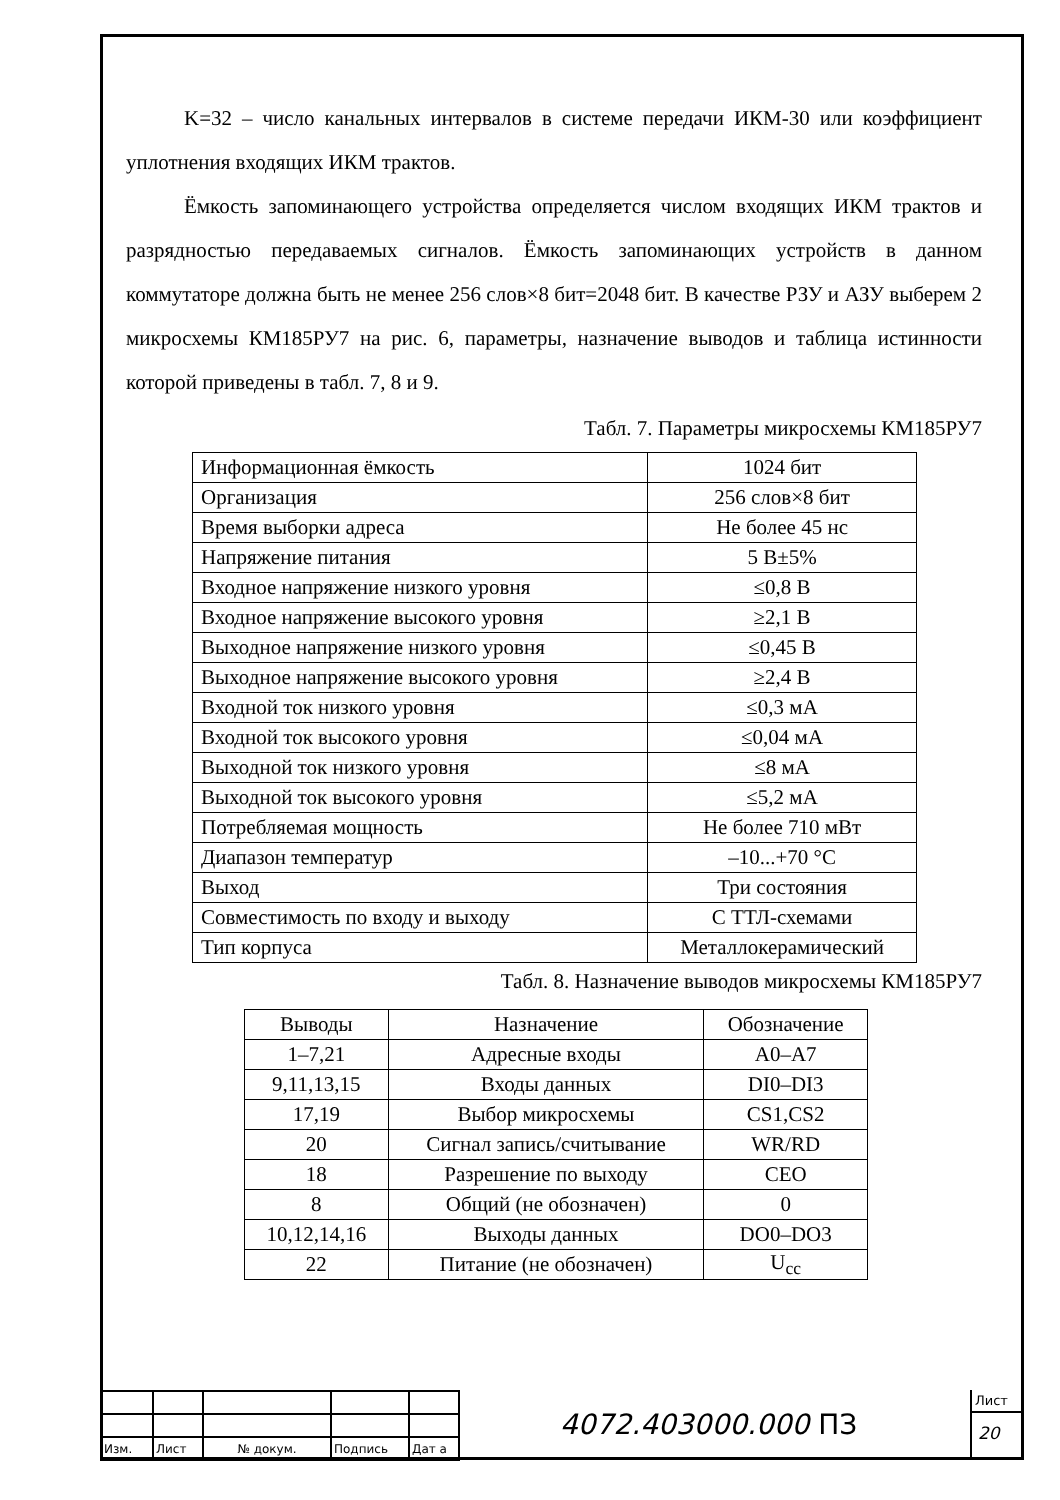K=32 – число канальных интервалов в системе передачи ИКМ-30 или коэффициент уплотнения входящих ИКМ трактов.
Ёмкость запоминающего устройства определяется числом входящих ИКМ трактов и разрядностью передаваемых сигналов. Ёмкость запоминающих устройств в данном коммутаторе должна быть не менее 256 слов×8 бит=2048 бит. В качестве РЗУ и АЗУ выберем 2 микросхемы КМ185РУ7 на рис. 6, параметры, назначение выводов и таблица истинности которой приведены в табл. 7, 8 и 9.
Табл. 7. Параметры микросхемы КМ185РУ7
| Информационная ёмкость | 1024 бит |
| Организация | 256 слов×8 бит |
| Время выборки адреса | Не более 45 нс |
| Напряжение питания | 5 В±5% |
| Входное напряжение низкого уровня | ≤0,8 В |
| Входное напряжение высокого уровня | ≥2,1 В |
| Выходное напряжение низкого уровня | ≤0,45 В |
| Выходное напряжение высокого уровня | ≥2,4 В |
| Входной ток низкого уровня | ≤0,3 мА |
| Входной ток высокого уровня | ≤0,04 мА |
| Выходной ток низкого уровня | ≤8 мА |
| Выходной ток высокого уровня | ≤5,2 мА |
| Потребляемая мощность | Не более 710 мВт |
| Диапазон температур | –10...+70 °С |
| Выход | Три состояния |
| Совместимость по входу и выходу | С ТТЛ-схемами |
| Тип корпуса | Металлокерамический |
Табл. 8. Назначение выводов микросхемы КМ185РУ7
| Выводы | Назначение | Обозначение |
| 1–7,21 | Адресные входы | A0–A7 |
| 9,11,13,15 | Входы данных | DI0–DI3 |
| 17,19 | Выбор микросхемы | CS1,CS2 |
| 20 | Сигнал запись/считывание | WR/RD |
| 18 | Разрешение по выходу | CEO |
| 8 | Общий (не обозначен) | 0 |
| 10,12,14,16 | Выходы данных | DO0–DO3 |
| 22 | Питание (не обозначен) | U<sub>cc</sub> |
| Изм. | Лист | № докум. | Подпись | Дат а |
4072.403000.000 ПЗ
Лист
20